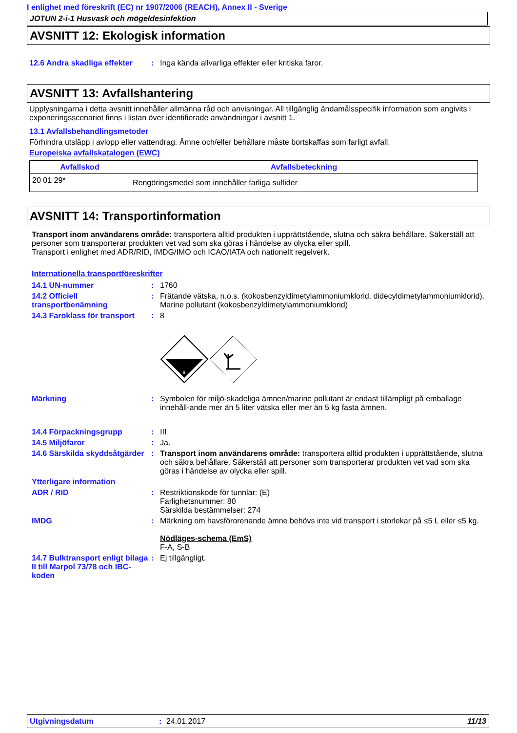I enlighet med föreskrift (EC) nr 1907/2006 (REACH), Annex II - Sverige
JOTUN 2-i-1 Husvask och mögeldesinfektion
AVSNITT 12: Ekologisk information
| 12.6 Andra skadliga effekter | : | Inga kända allvarliga effekter eller kritiska faror. |
AVSNITT 13: Avfallshantering
Upplysningarna i detta avsnitt innehåller allmänna råd och anvisningar. All tillgänglig ändamålsspecifik information som angivits i exponeringsscenariot finns i listan över identifierade användningar i avsnitt 1.
13.1 Avfallsbehandlingsmetoder
Förhindra utsläpp i avlopp eller vattendrag. Ämne och/eller behållare måste bortskaffas som farligt avfall.
Europeiska avfallskatalogen (EWC)
| Avfallskod | Avfallsbeteckning |
| --- | --- |
| 20 01 29* | Rengöringsmedel som innehåller farliga sulfider |
AVSNITT 14: Transportinformation
Transport inom användarens område: transportera alltid produkten i upprättstående, slutna och säkra behållare. Säkerställ att personer som transporterar produkten vet vad som ska göras i händelse av olycka eller spill.
Transport i enlighet med ADR/RID, IMDG/IMO och ICAO/IATA och nationellt regelverk.
Internationella transportföreskrifter
| 14.1 UN-nummer | : | 1760 |
| 14.2 Officiell transportbenämning | : | Frätande vätska, n.o.s. (kokosbenzyldimetylammoniumklorid, didecyldimetylammoniumklorid). Marine pollutant (kokosbenzyldimetylammoniumklorid) |
| 14.3 Faroklass för transport | : | 8 8 |
| Märkning | : | Symbolen för miljö-skadeliga ämnen/marine pollutant är endast tillämpligt på emballage innehåll-ande mer än 5 liter vätska eller mer än 5 kg fasta ämnen. |
| 14.4 Förpackningsgrupp | : | III |
| 14.5 Miljöfaror | : | Ja. |
| 14.6 Särskilda skyddsåtgärder | : | Transport inom användarens område: transportera alltid produkten i upprättstående, slutna och säkra behållare. Säkerställ att personer som transporterar produkten vet vad som ska göras i händelse av olycka eller spill. |
| Ytterligare information | | |
| ADR / RID | : | Restriktionskode för tunnlar: (E) Farlighetsnummer: 80 Särskilda bestämmelser: 274 |
| IMDG | : | Märkning om havsförorenande ämne behövs inte vid transport i storlekar på ≤5 L eller ≤5 kg. Nödläges-schema (EmS) F-A, S-B |
| 14.7 Bulktransport enligt bilaga II till Marpol 73/78 och IBC-koden | : | Ej tillgängligt. |
Utgivningsdatum: 24.01.2017 11/13